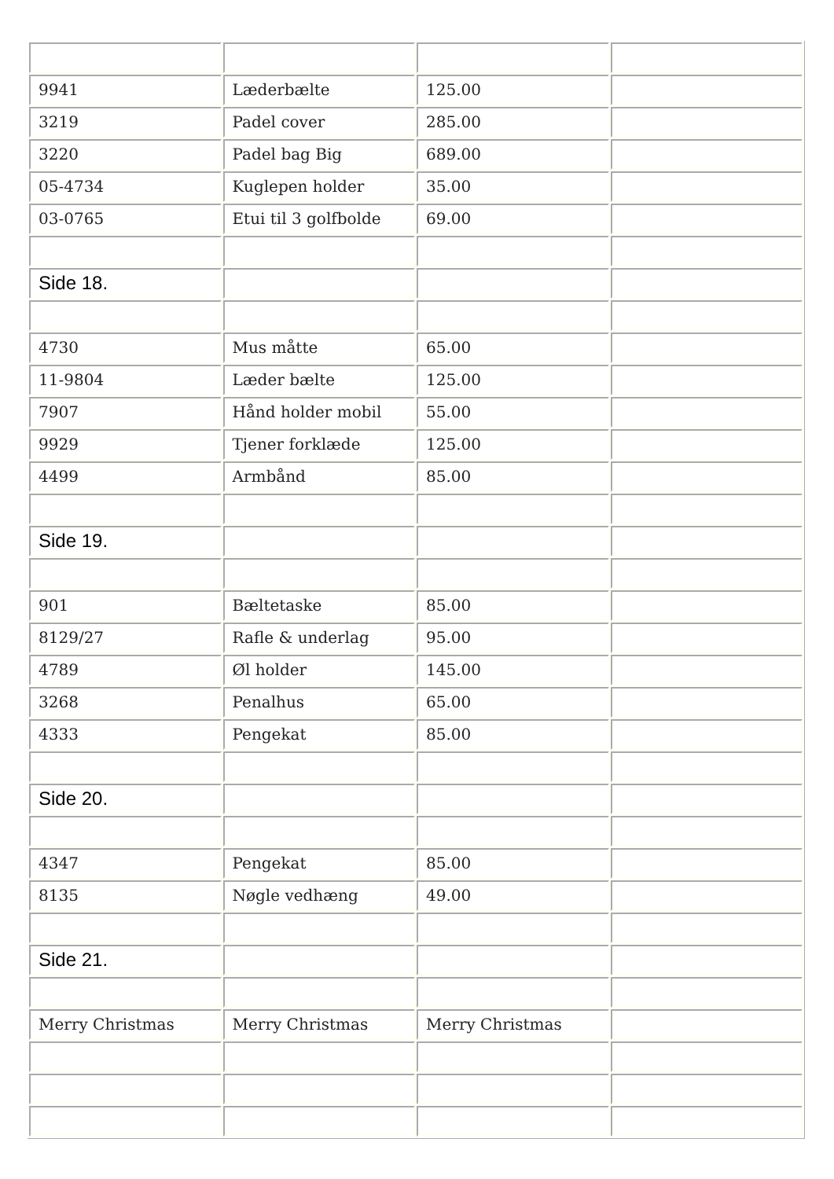| 9941 | Læderbælte | 125.00 | |
| 3219 | Padel cover | 285.00 | |
| 3220 | Padel bag Big | 689.00 | |
| 05-4734 | Kuglepen holder | 35.00 | |
| 03-0765 | Etui til 3 golfbolde | 69.00 | |
| Side 18. | | | |
| 4730 | Mus måtte | 65.00 | |
| 11-9804 | Læder bælte | 125.00 | |
| 7907 | Hånd holder mobil | 55.00 | |
| 9929 | Tjener forklæde | 125.00 | |
| 4499 | Armbånd | 85.00 | |
| Side 19. | | | |
| 901 | Bæltetaske | 85.00 | |
| 8129/27 | Rafle & underlag | 95.00 | |
| 4789 | Øl holder | 145.00 | |
| 3268 | Penalhus | 65.00 | |
| 4333 | Pengekat | 85.00 | |
| Side 20. | | | |
| 4347 | Pengekat | 85.00 | |
| 8135 | Nøgle vedhæng | 49.00 | |
| Side 21. | | | |
| Merry Christmas | Merry Christmas | Merry Christmas | |